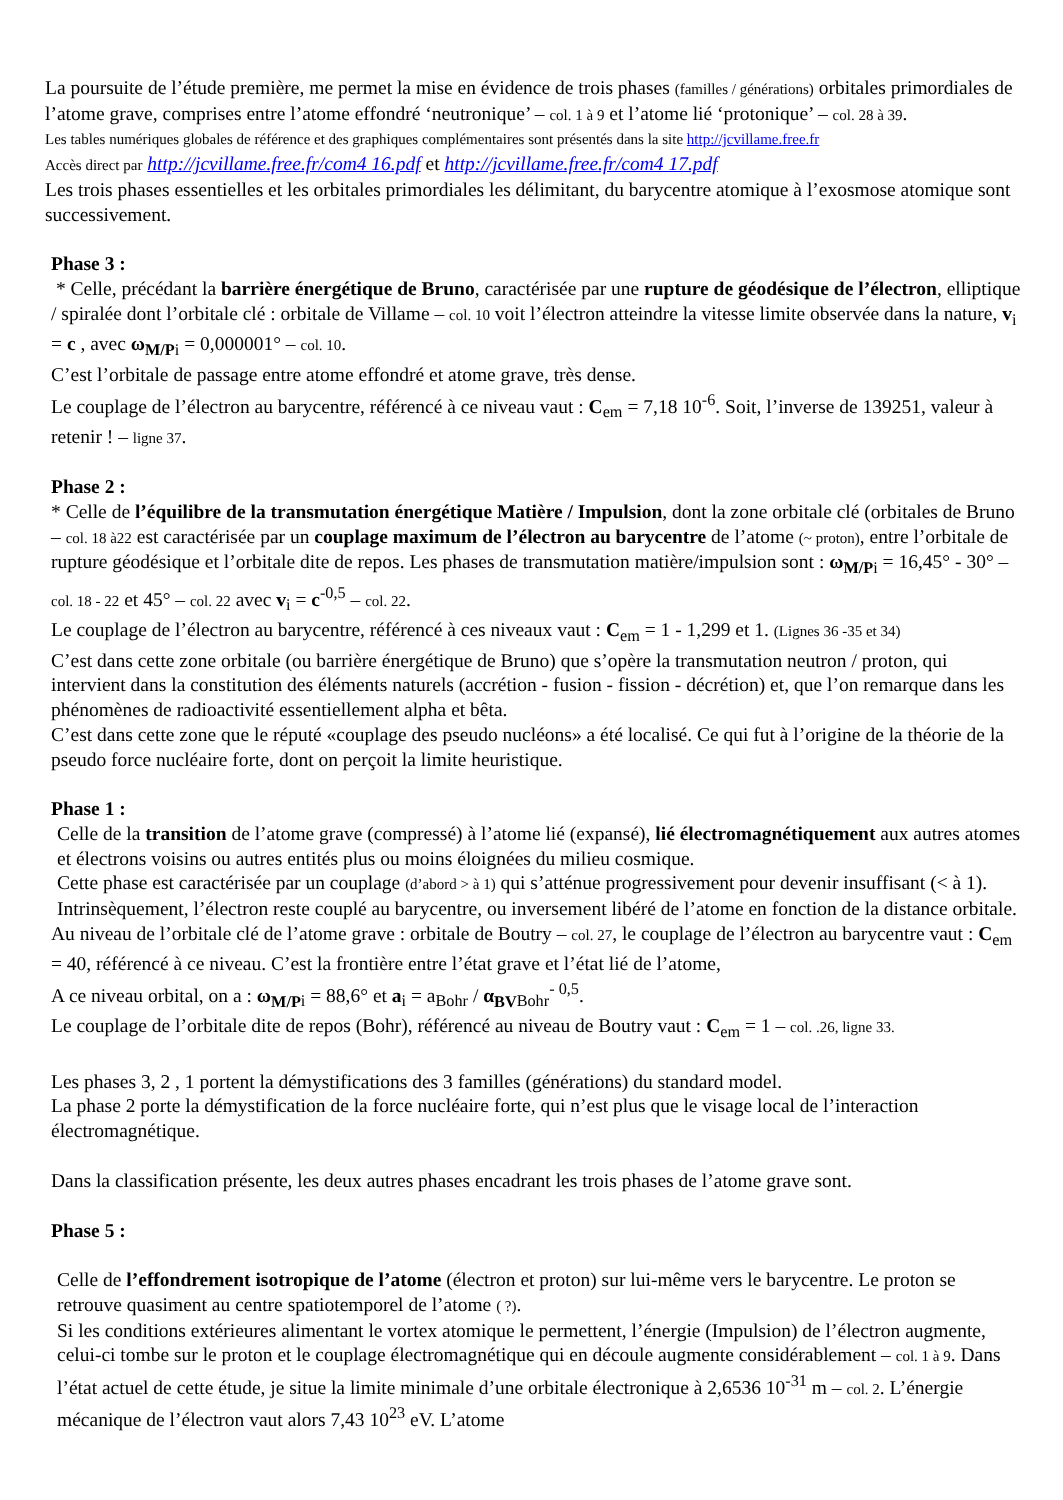La poursuite de l’étude première, me permet la mise en évidence de trois phases (familles / générations) orbitales primordiales de l’atome grave, comprises entre l’atome effondré ‘neutronique’ – col. 1 à 9 et l’atome lié ‘protonique’ – col. 28 à 39.
Les tables numériques globales de référence et des graphiques complémentaires sont présentés dans la site http://jcvillame.free.fr
Accès direct par http://jcvillame.free.fr/com4 16.pdf et http://jcvillame.free.fr/com4 17.pdf
Les trois phases essentielles et les orbitales primordiales les délimitant, du barycentre atomique à l’exosmose atomique sont successivement.
Phase 3 :
* Celle, précédant la barrière énergétique de Bruno, caractérisée par une rupture de géodésique de l’électron, elliptique / spiralée dont l’orbitale clé : orbitale de Villame – col. 10 voit l’électron atteindre la vitesse limite observée dans la nature, v<sub>i</sub> = c , avec ω<sub>M/P</sub><sub>i</sub> = 0,000001° – col. 10.
C’est l’orbitale de passage entre atome effondré et atome grave, très dense.
Le couplage de l’électron au barycentre, référencé à ce niveau vaut : C<sub>em</sub> = 7,18 10<sup>-6</sup>. Soit, l’inverse de 139251, valeur à retenir ! – ligne 37.
Phase 2 :
* Celle de l’équilibre de la transmutation énergétique Matière / Impulsion, dont la zone orbitale clé (orbitales de Bruno – col. 18 à22 est caractérisée par un couplage maximum de l’électron au barycentre de l’atome (~ proton), entre l’orbitale de rupture géodésique et l’orbitale dite de repos. Les phases de transmutation matière/impulsion sont : ω<sub>M/P</sub><sub>i</sub> = 16,45° - 30° – col. 18 - 22 et 45° – col. 22 avec v<sub>i</sub> = c<sup>-0,5</sup> – col. 22.
Le couplage de l’électron au barycentre, référencé à ces niveaux vaut : C<sub>em</sub> = 1 - 1,299 et 1. (Lignes 36 -35 et 34)
C’est dans cette zone orbitale (ou barrière énergétique de Bruno) que s’opère la transmutation neutron / proton, qui intervient dans la constitution des éléments naturels (accrétion - fusion - fission - décrétion) et, que l’on remarque dans les phénomènes de radioactivité essentiellement alpha et bêta.
C’est dans cette zone que le réputé «couplage des pseudo nucléons» a été localisé. Ce qui fut à l’origine de la théorie de la pseudo force nucléaire forte, dont on perçoit la limite heuristique.
Phase 1 :
Celle de la transition de l’atome grave (compressé) à l’atome lié (expansé), lié électromagnétiquement aux autres atomes et électrons voisins ou autres entités plus ou moins éloignées du milieu cosmique.
Cette phase est caractérisée par un couplage (d’abord > à 1) qui s’atténue progressivement pour devenir insuffisant (< à 1). Intrinsèquement, l’électron reste couplé au barycentre, ou inversement libéré de l’atome en fonction de la distance orbitale.
Au niveau de l’orbitale clé de l’atome grave : orbitale de Boutry – col. 27, le couplage de l’électron au barycentre vaut : C<sub>em</sub> = 40, référencé à ce niveau. C’est la frontière entre l’état grave et l’état lié de l’atome,
A ce niveau orbital, on a : ω<sub>M/P</sub><sub>i</sub> = 88,6° et a<sub>i</sub> = a<sub>Bohr</sub> / α<sub>BV</sub><sub>Bohr</sub><sup>- 0,5</sup>.
Le couplage de l’orbitale dite de repos (Bohr), référencé au niveau de Boutry vaut : C<sub>em</sub> = 1 – col. .26, ligne 33.
Les phases 3, 2 , 1 portent la démystifications des 3 familles (générations) du standard model.
La phase 2 porte la démystification de la force nucléaire forte, qui n’est plus que le visage local de l’interaction électromagnétique.
Dans la classification présente, les deux autres phases encadrant les trois phases de l’atome grave sont.
Phase 5 :
Celle de l’effondrement isotropique de l’atome (électron et proton) sur lui-même vers le barycentre. Le proton se retrouve quasiment au centre spatiotemporel de l’atome ( ?).
Si les conditions extérieures alimentant le vortex atomique le permettent, l’énergie (Impulsion) de l’électron augmente, celui-ci tombe sur le proton et le couplage électromagnétique qui en découle augmente considérablement – col. 1 à 9. Dans l’état actuel de cette étude, je situe la limite minimale d’une orbitale électronique à 2,6536 10<sup>-31</sup> m – col. 2. L’énergie mécanique de l’électron vaut alors 7,43 10<sup>23</sup> eV. L’atome